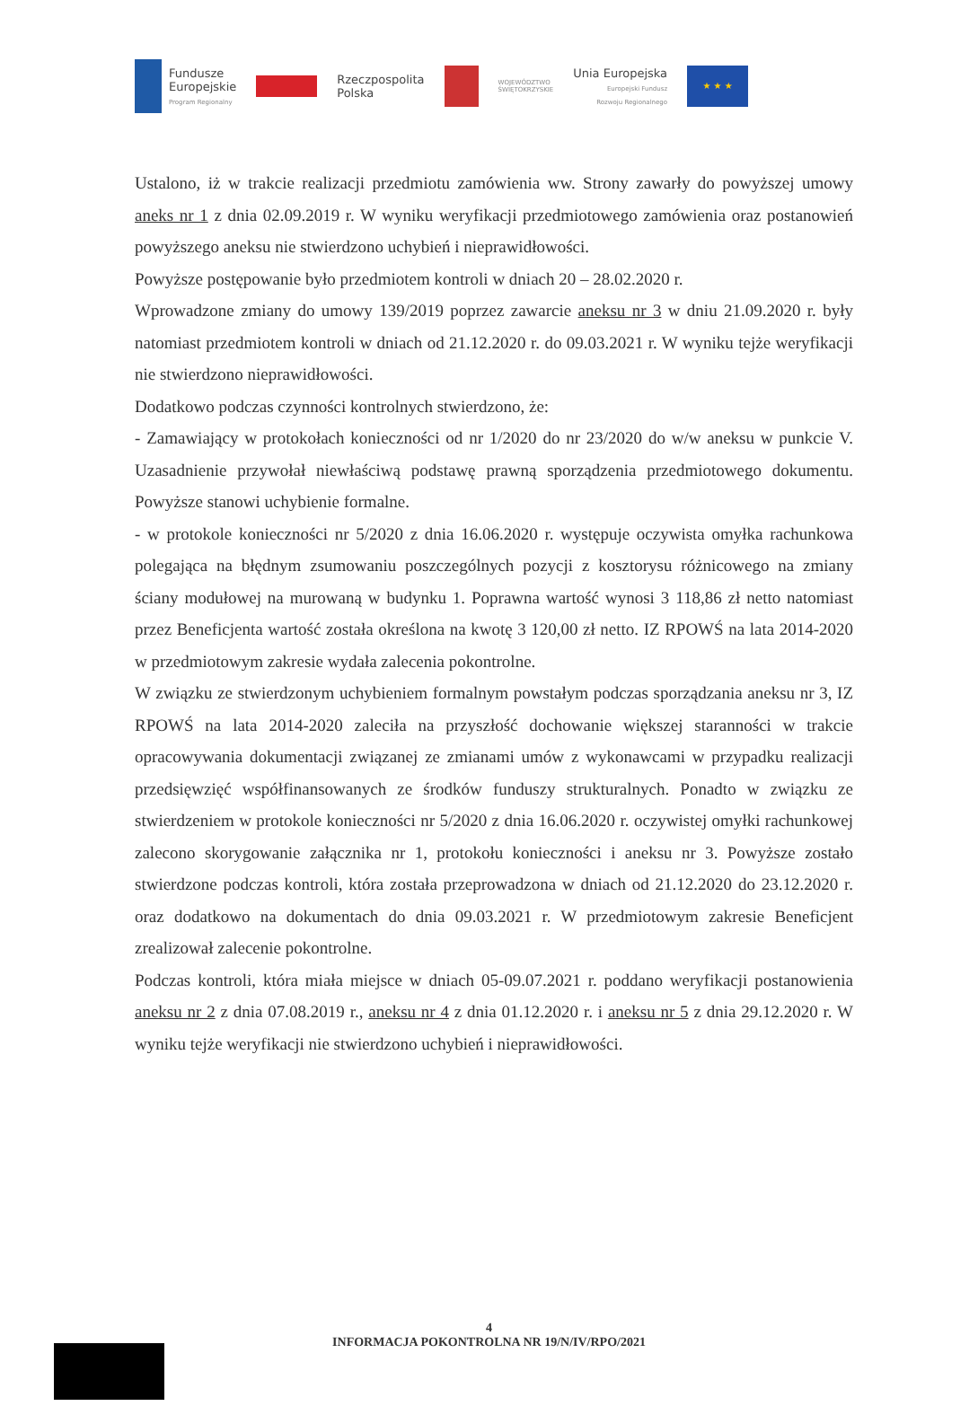Fundusze
Europejskie
Program Regionalny
Rzeczpospolita
Polska
WOJEWÓDZTWO
ŚWIĘTOKRZYSKIE
Unia Europejska
Europejski Fundusz
Rozwoju Regionalnego
★ ★ ★
Ustalono, iż w trakcie realizacji przedmiotu zamówienia ww. Strony zawarły do powyższej umowy aneks nr 1 z dnia 02.09.2019 r. W wyniku weryfikacji przedmiotowego zamówienia oraz postanowień powyższego aneksu nie stwierdzono uchybień i nieprawidłowości.
Powyższe postępowanie było przedmiotem kontroli w dniach 20 – 28.02.2020 r.
Wprowadzone zmiany do umowy 139/2019 poprzez zawarcie aneksu nr 3 w dniu 21.09.2020 r. były natomiast przedmiotem kontroli w dniach od 21.12.2020 r. do 09.03.2021 r. W wyniku tejże weryfikacji nie stwierdzono nieprawidłowości.
Dodatkowo podczas czynności kontrolnych stwierdzono, że:
- Zamawiający w protokołach konieczności od nr 1/2020 do nr 23/2020 do w/w aneksu w punkcie V. Uzasadnienie przywołał niewłaściwą podstawę prawną sporządzenia przedmiotowego dokumentu. Powyższe stanowi uchybienie formalne.
- w protokole konieczności nr 5/2020 z dnia 16.06.2020 r. występuje oczywista omyłka rachunkowa polegająca na błędnym zsumowaniu poszczególnych pozycji z kosztorysu różnicowego na zmiany ściany modułowej na murowaną w budynku 1. Poprawna wartość wynosi 3 118,86 zł netto natomiast przez Beneficjenta wartość została określona na kwotę 3 120,00 zł netto. IZ RPOWŚ na lata 2014-2020 w przedmiotowym zakresie wydała zalecenia pokontrolne.
W związku ze stwierdzonym uchybieniem formalnym powstałym podczas sporządzania aneksu nr 3, IZ RPOWŚ na lata 2014-2020 zaleciła na przyszłość dochowanie większej staranności w trakcie opracowywania dokumentacji związanej ze zmianami umów z wykonawcami w przypadku realizacji przedsięwzięć współfinansowanych ze środków funduszy strukturalnych. Ponadto w związku ze stwierdzeniem w protokole konieczności nr 5/2020 z dnia 16.06.2020 r. oczywistej omyłki rachunkowej zalecono skorygowanie załącznika nr 1, protokołu konieczności i aneksu nr 3. Powyższe zostało stwierdzone podczas kontroli, która została przeprowadzona w dniach od 21.12.2020 do 23.12.2020 r. oraz dodatkowo na dokumentach do dnia 09.03.2021 r. W przedmiotowym zakresie Beneficjent zrealizował zalecenie pokontrolne.
Podczas kontroli, która miała miejsce w dniach 05-09.07.2021 r. poddano weryfikacji postanowienia aneksu nr 2 z dnia 07.08.2019 r., aneksu nr 4 z dnia 01.12.2020 r. i aneksu nr 5 z dnia 29.12.2020 r. W wyniku tejże weryfikacji nie stwierdzono uchybień i nieprawidłowości.
4
INFORMACJA POKONTROLNA NR 19/N/IV/RPO/2021